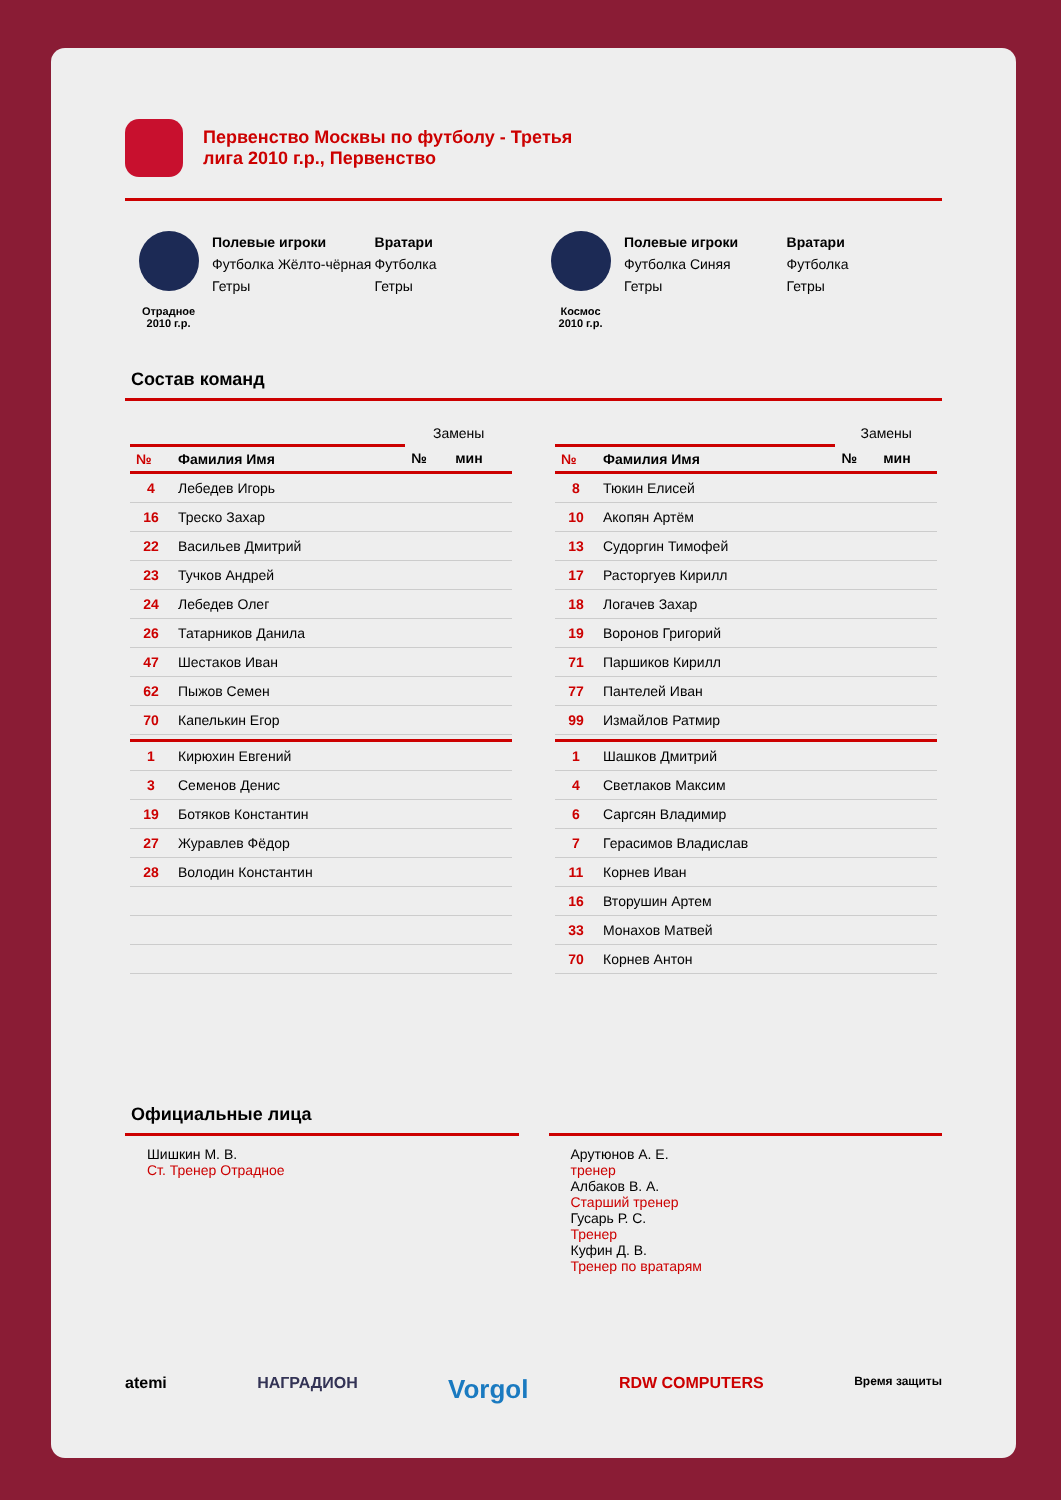Первенство Москвы по футболу - Третья лига 2010 г.р., Первенство
Отрадное
2010 г.р.
Полевые игроки
Футболка Жёлто-чёрная
Гетры
Вратари
Футболка
Гетры
Космос
2010 г.р.
Полевые игроки
Футболка Синяя
Гетры
Вратари
Футболка
Гетры
Состав команд
| | | Замены | |
| --- | --- | --- | --- |
| № | Фамилия Имя | № | мин |
| 4 | Лебедев Игорь | | |
| 16 | Треско Захар | | |
| 22 | Васильев Дмитрий | | |
| 23 | Тучков Андрей | | |
| 24 | Лебедев Олег | | |
| 26 | Татарников Данила | | |
| 47 | Шестаков Иван | | |
| 62 | Пыжов Семен | | |
| 70 | Капелькин Егор | | |
| 1 | Кирюхин Евгений | | |
| 3 | Семенов Денис | | |
| 19 | Ботяков Константин | | |
| 27 | Журавлев Фёдор | | |
| 28 | Володин Константин | | |
| | | Замены | |
| --- | --- | --- | --- |
| № | Фамилия Имя | № | мин |
| 8 | Тюкин Елисей | | |
| 10 | Акопян Артём | | |
| 13 | Судоргин Тимофей | | |
| 17 | Расторгуев Кирилл | | |
| 18 | Логачев Захар | | |
| 19 | Воронов Григорий | | |
| 71 | Паршиков Кирилл | | |
| 77 | Пантелей Иван | | |
| 99 | Измайлов Ратмир | | |
| 1 | Шашков Дмитрий | | |
| 4 | Светлаков Максим | | |
| 6 | Саргсян Владимир | | |
| 7 | Герасимов Владислав | | |
| 11 | Корнев Иван | | |
| 16 | Вторушин Артем | | |
| 33 | Монахов Матвей | | |
| 70 | Корнев Антон | | |
Официальные лица
Шишкин М. В.
Ст. Тренер Отрадное
Арутюнов А. Е.
тренер
Албаков В. А.
Старший тренер
Гусарь Р. С.
Тренер
Куфин Д. В.
Тренер по вратарям
atemi НАГРАДИОН Vorgol RDW COMPUTERS Время защиты